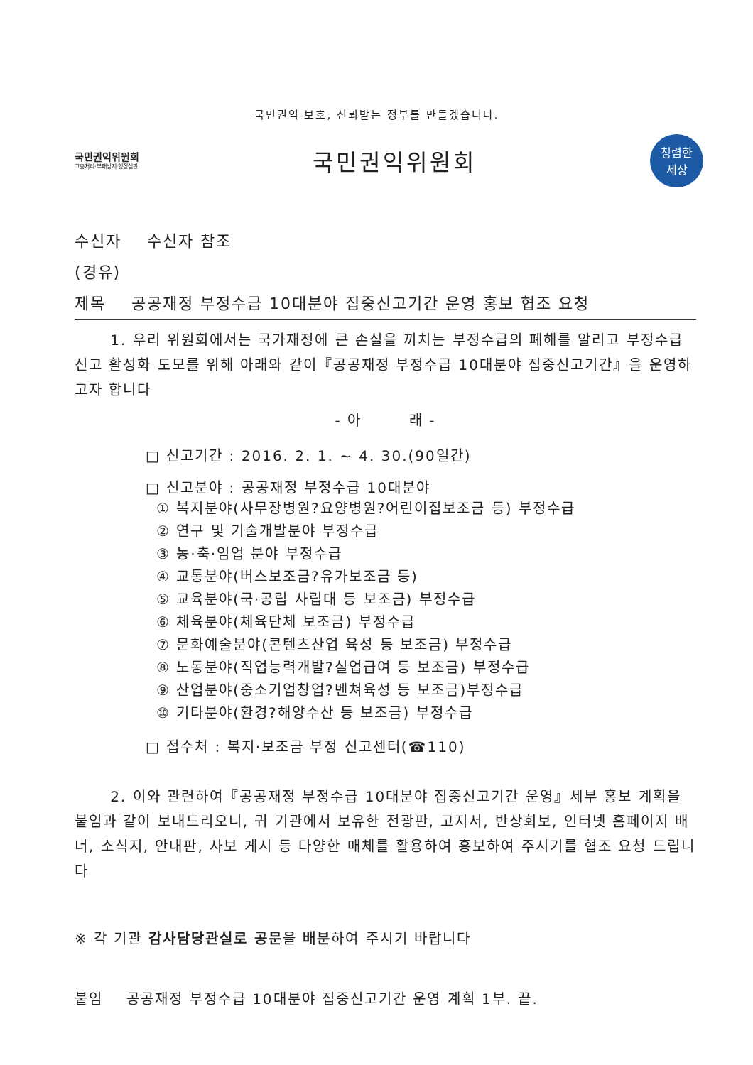국민권익 보호, 신뢰받는 정부를 만들겠습니다.
국민권익위원회
고충처리·부패방지·행정심판
국민권익위원회
청렴한
세상
수신자 수신자 참조
(경유)
제목 공공재정 부정수급 10대분야 집중신고기간 운영 홍보 협조 요청
1. 우리 위원회에서는 국가재정에 큰 손실을 끼치는 부정수급의 폐해를 알리고 부정수급 신고 활성화 도모를 위해 아래와 같이『공공재정 부정수급 10대분야 집중신고기간』을 운영하고자 합니다
- 아 래 -
□ 신고기간 : 2016. 2. 1. ~ 4. 30.(90일간)
□ 신고분야 : 공공재정 부정수급 10대분야
① 복지분야(사무장병원?요양병원?어린이집보조금 등) 부정수급
② 연구 및 기술개발분야 부정수급
③ 농·축·임업 분야 부정수급
④ 교통분야(버스보조금?유가보조금 등)
⑤ 교육분야(국·공립 사립대 등 보조금) 부정수급
⑥ 체육분야(체육단체 보조금) 부정수급
⑦ 문화예술분야(콘텐츠산업 육성 등 보조금) 부정수급
⑧ 노동분야(직업능력개발?실업급여 등 보조금) 부정수급
⑨ 산업분야(중소기업창업?벤쳐육성 등 보조금)부정수급
⑩ 기타분야(환경?해양수산 등 보조금) 부정수급
□ 접수처 : 복지·보조금 부정 신고센터(☎110)
2. 이와 관련하여『공공재정 부정수급 10대분야 집중신고기간 운영』세부 홍보 계획을 붙임과 같이 보내드리오니, 귀 기관에서 보유한 전광판, 고지서, 반상회보, 인터넷 홈페이지 배너, 소식지, 안내판, 사보 게시 등 다양한 매체를 활용하여 홍보하여 주시기를 협조 요청 드립니다
※ 각 기관 감사담당관실로 공문을 배분하여 주시기 바랍니다
붙임 공공재정 부정수급 10대분야 집중신고기간 운영 계획 1부. 끝.